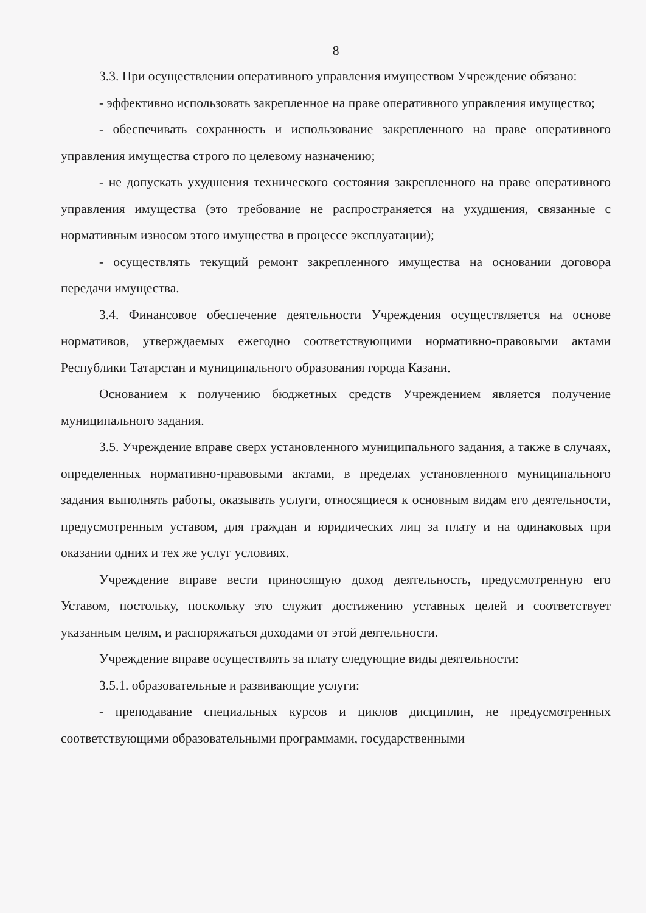8
3.3. При осуществлении оперативного управления имуществом Учреждение обязано:
- эффективно использовать закрепленное на праве оперативного управления имущество;
- обеспечивать сохранность и использование закрепленного на праве оперативного управления имущества строго по целевому назначению;
- не допускать ухудшения технического состояния закрепленного на праве оперативного управления имущества (это требование не распространяется на ухудшения, связанные с нормативным износом этого имущества в процессе эксплуатации);
- осуществлять текущий ремонт закрепленного имущества на основании договора передачи имущества.
3.4. Финансовое обеспечение деятельности Учреждения осуществляется на основе нормативов, утверждаемых ежегодно соответствующими нормативно-правовыми актами Республики Татарстан и муниципального образования города Казани.
Основанием к получению бюджетных средств Учреждением является получение муниципального задания.
3.5. Учреждение вправе сверх установленного муниципального задания, а также в случаях, определенных нормативно-правовыми актами, в пределах установленного муниципального задания выполнять работы, оказывать услуги, относящиеся к основным видам его деятельности, предусмотренным уставом, для граждан и юридических лиц за плату и на одинаковых при оказании одних и тех же услуг условиях.
Учреждение вправе вести приносящую доход деятельность, предусмотренную его Уставом, постольку, поскольку это служит достижению уставных целей и соответствует указанным целям, и распоряжаться доходами от этой деятельности.
Учреждение вправе осуществлять за плату следующие виды деятельности:
3.5.1. образовательные и развивающие услуги:
- преподавание специальных курсов и циклов дисциплин, не предусмотренных соответствующими образовательными программами, государственными